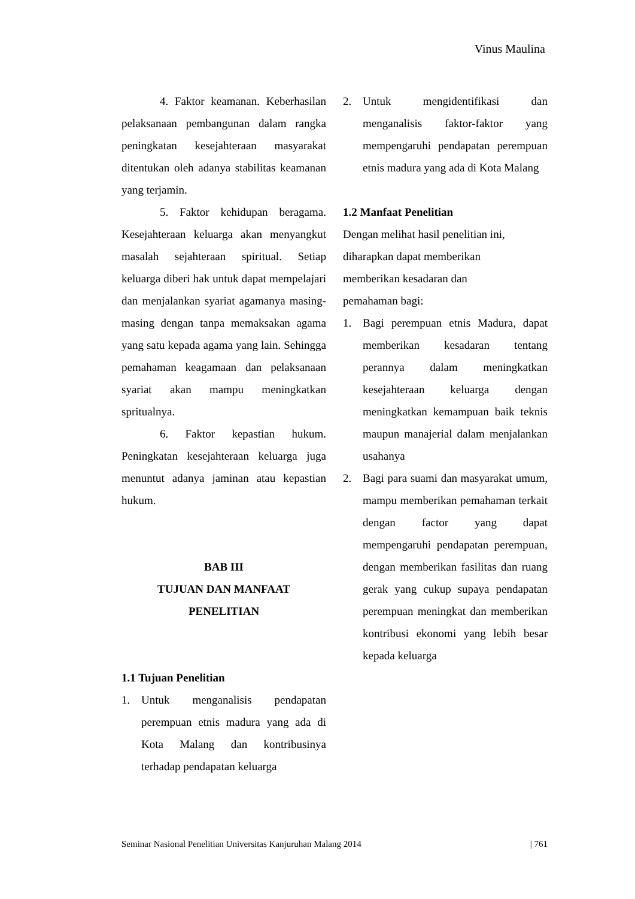Vinus Maulina
4. Faktor keamanan. Keberhasilan pelaksanaan pembangunan dalam rangka peningkatan kesejahteraan masyarakat ditentukan oleh adanya stabilitas keamanan yang terjamin.
5. Faktor kehidupan beragama. Kesejahteraan keluarga akan menyangkut masalah sejahteraan spiritual. Setiap keluarga diberi hak untuk dapat mempelajari dan menjalankan syariat agamanya masing-masing dengan tanpa memaksakan agama yang satu kepada agama yang lain. Sehingga pemahaman keagamaan dan pelaksanaan syariat akan mampu meningkatkan spritualnya.
6. Faktor kepastian hukum. Peningkatan kesejahteraan keluarga juga menuntut adanya jaminan atau kepastian hukum.
BAB III
TUJUAN DAN MANFAAT
PENELITIAN
1.1 Tujuan Penelitian
1. Untuk menganalisis pendapatan perempuan etnis madura yang ada di Kota Malang dan kontribusinya terhadap pendapatan keluarga
2. Untuk mengidentifikasi dan menganalisis faktor-faktor yang mempengaruhi pendapatan perempuan etnis madura yang ada di Kota Malang
1.2 Manfaat Penelitian
Dengan melihat hasil penelitian ini,
diharapkan dapat memberikan
memberikan kesadaran dan
pemahaman bagi:
1. Bagi perempuan etnis Madura, dapat memberikan kesadaran tentang perannya dalam meningkatkan kesejahteraan keluarga dengan meningkatkan kemampuan baik teknis maupun manajerial dalam menjalankan usahanya
2. Bagi para suami dan masyarakat umum, mampu memberikan pemahaman terkait dengan factor yang dapat mempengaruhi pendapatan perempuan, dengan memberikan fasilitas dan ruang gerak yang cukup supaya pendapatan perempuan meningkat dan memberikan kontribusi ekonomi yang lebih besar kepada keluarga
Seminar Nasional Penelitian Universitas Kanjuruhan Malang 2014 | 761